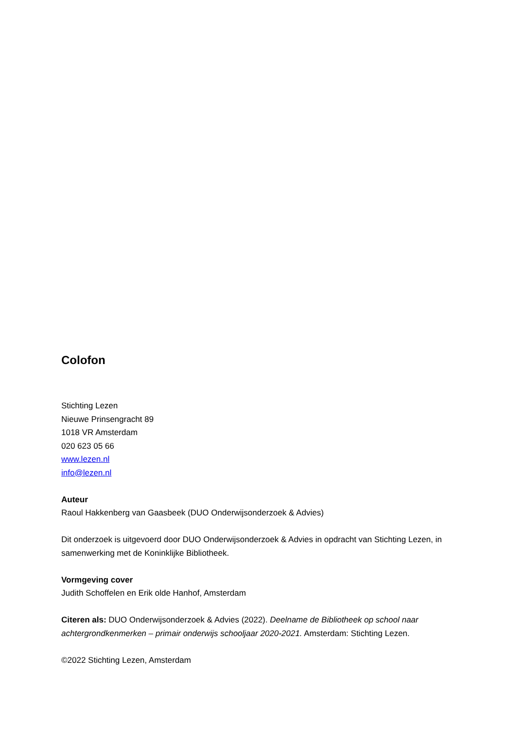Colofon
Stichting Lezen
Nieuwe Prinsengracht 89
1018 VR Amsterdam
020 623 05 66
www.lezen.nl
info@lezen.nl
Auteur
Raoul Hakkenberg van Gaasbeek (DUO Onderwijsonderzoek & Advies)
Dit onderzoek is uitgevoerd door DUO Onderwijsonderzoek & Advies in opdracht van Stichting Lezen, in samenwerking met de Koninklijke Bibliotheek.
Vormgeving cover
Judith Schoffelen en Erik olde Hanhof, Amsterdam
Citeren als: DUO Onderwijsonderzoek & Advies (2022). Deelname de Bibliotheek op school naar achtergrondkenmerken – primair onderwijs schooljaar 2020-2021. Amsterdam: Stichting Lezen.
©2022 Stichting Lezen, Amsterdam